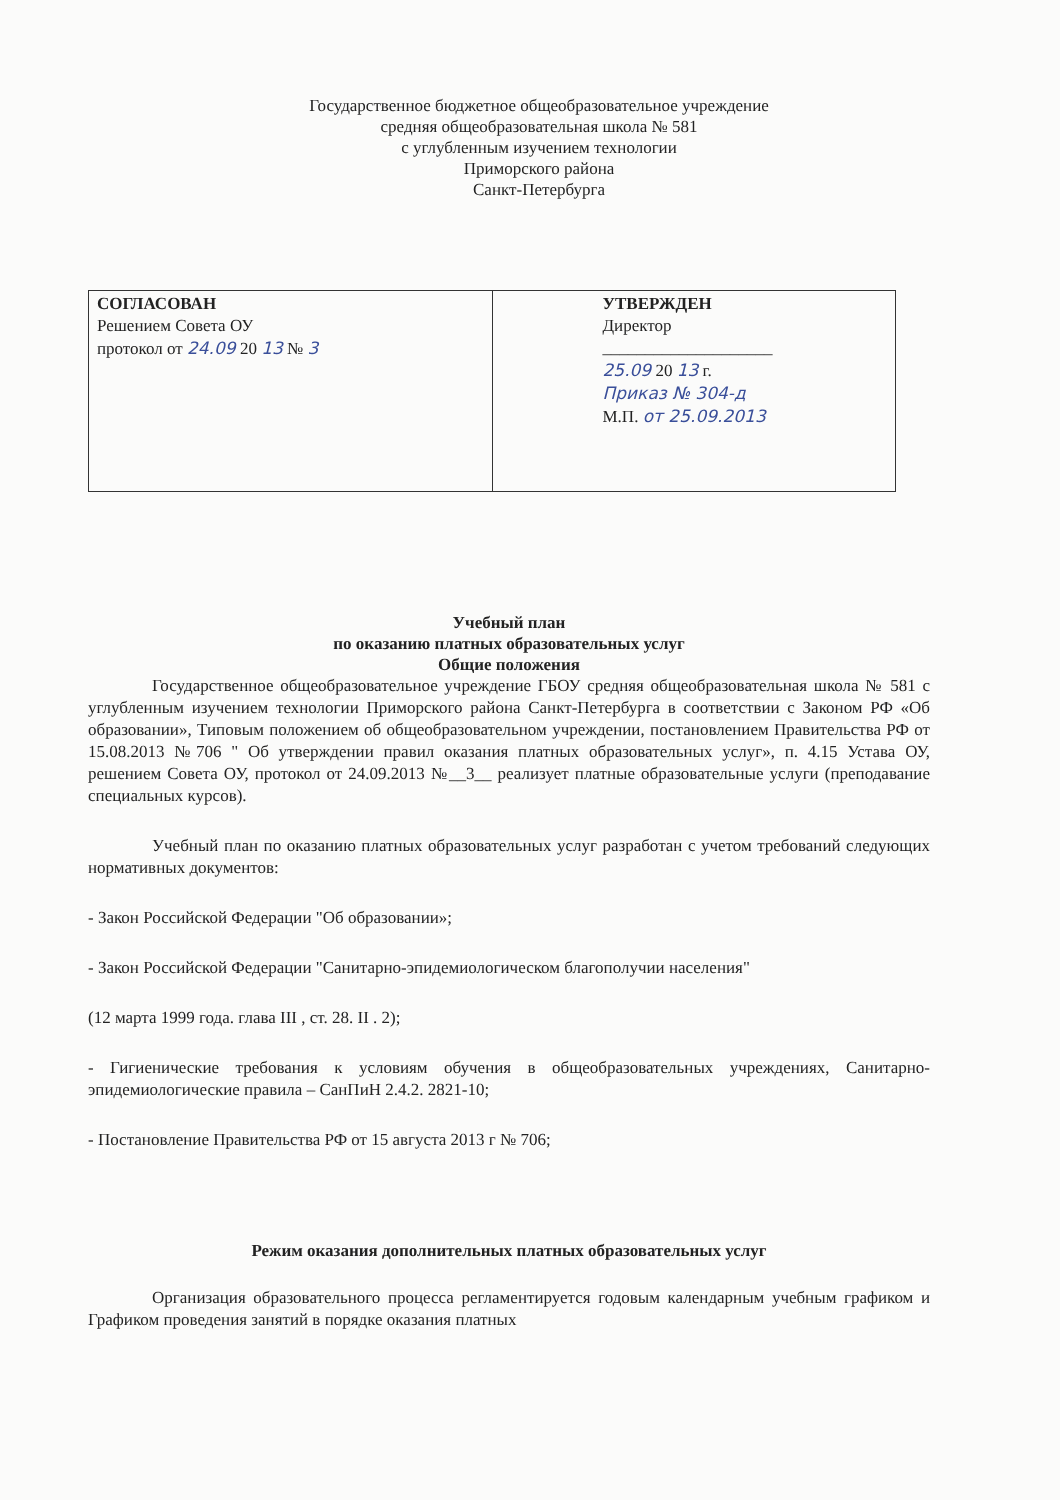Государственное бюджетное общеобразовательное учреждение
средняя общеобразовательная школа № 581
с углубленным изучением технологии
Приморского района
Санкт-Петербурга
| СОГЛАСОВАН Решением Совета ОУ протокол от 24.09 20 13 № 3 | УТВЕРЖДЕН Директор ____________________ 25.09 20 13 г. Приказ № 304-д М.П. от 25.09.2013 |
Учебный план
по оказанию платных образовательных услуг
Общие положения
Государственное общеобразовательное учреждение ГБОУ средняя общеобразовательная школа № 581 с углубленным изучением технологии Приморского района Санкт-Петербурга в соответствии с Законом РФ «Об образовании», Типовым положением об общеобразовательном учреждении, постановлением Правительства РФ от 15.08.2013 №706 " Об утверждении правил оказания платных образовательных услуг», п. 4.15 Устава ОУ, решением Совета ОУ, протокол от 24.09.2013 №__3__ реализует платные образовательные услуги (преподавание специальных курсов).
Учебный план по оказанию платных образовательных услуг разработан с учетом требований следующих нормативных документов:
- Закон Российской Федерации "Об образовании»;
- Закон Российской Федерации "Санитарно-эпидемиологическом благополучии населения"
(12 марта 1999 года. глава III , ст. 28. II . 2);
- Гигиенические требования к условиям обучения в общеобразовательных учреждениях, Санитарно-эпидемиологические правила – СанПиН 2.4.2. 2821-10;
- Постановление Правительства РФ от 15 августа 2013 г № 706;
Режим оказания дополнительных платных образовательных услуг
Организация образовательного процесса регламентируется годовым календарным учебным графиком и Графиком проведения занятий в порядке оказания платных